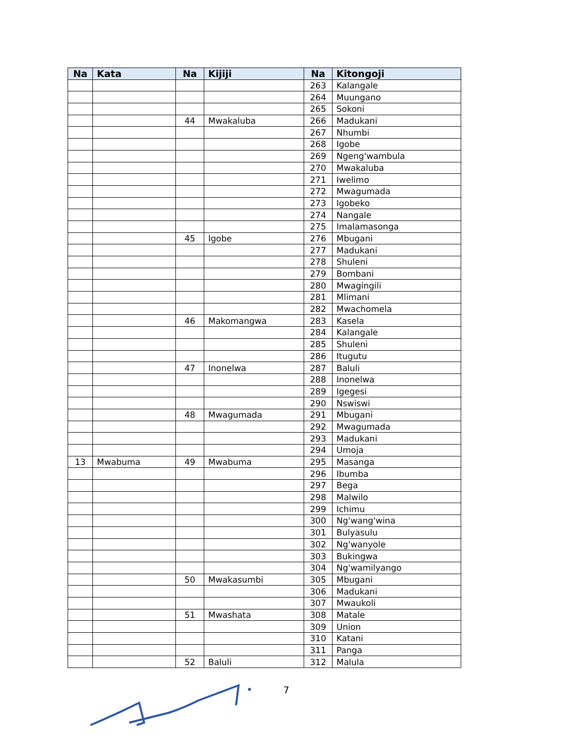| Na | Kata | Na | Kijiji | Na | Kitongoji |
| --- | --- | --- | --- | --- | --- |
| | | | | 263 | Kalangale |
| | | | | 264 | Muungano |
| | | | | 265 | Sokoni |
| | | 44 | Mwakaluba | 266 | Madukani |
| | | | | 267 | Nhumbi |
| | | | | 268 | Igobe |
| | | | | 269 | Ngeng'wambula |
| | | | | 270 | Mwakaluba |
| | | | | 271 | Iwelimo |
| | | | | 272 | Mwagumada |
| | | | | 273 | Igobeko |
| | | | | 274 | Nangale |
| | | | | 275 | Imalamasonga |
| | | 45 | Igobe | 276 | Mbugani |
| | | | | 277 | Madukani |
| | | | | 278 | Shuleni |
| | | | | 279 | Bombani |
| | | | | 280 | Mwagingili |
| | | | | 281 | Mlimani |
| | | | | 282 | Mwachomela |
| | | 46 | Makomangwa | 283 | Kasela |
| | | | | 284 | Kalangale |
| | | | | 285 | Shuleni |
| | | | | 286 | Itugutu |
| | | 47 | Inonelwa | 287 | Baluli |
| | | | | 288 | Inonelwa |
| | | | | 289 | Igegesi |
| | | | | 290 | Nswiswi |
| | | 48 | Mwagumada | 291 | Mbugani |
| | | | | 292 | Mwagumada |
| | | | | 293 | Madukani |
| | | | | 294 | Umoja |
| 13 | Mwabuma | 49 | Mwabuma | 295 | Masanga |
| | | | | 296 | Ibumba |
| | | | | 297 | Bega |
| | | | | 298 | Malwilo |
| | | | | 299 | Ichimu |
| | | | | 300 | Ng'wang'wina |
| | | | | 301 | Bulyasulu |
| | | | | 302 | Ng'wanyole |
| | | | | 303 | Bukingwa |
| | | | | 304 | Ng'wamilyango |
| | | 50 | Mwakasumbi | 305 | Mbugani |
| | | | | 306 | Madukani |
| | | | | 307 | Mwaukoli |
| | | 51 | Mwashata | 308 | Matale |
| | | | | 309 | Union |
| | | | | 310 | Katani |
| | | | | 311 | Panga |
| | | 52 | Baluli | 312 | Malula |
7